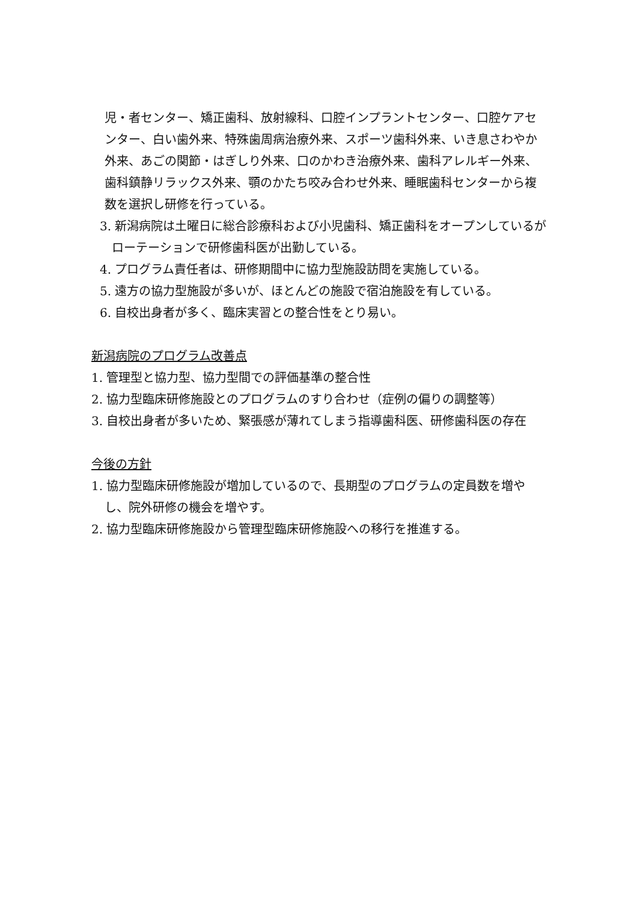児・者センター、矯正歯科、放射線科、口腔インプラントセンター、口腔ケアセンター、白い歯外来、特殊歯周病治療外来、スポーツ歯科外来、いき息さわやか外来、あごの関節・はぎしり外来、口のかわき治療外来、歯科アレルギー外来、歯科鎮静リラックス外来、顎のかたち咬み合わせ外来、睡眠歯科センターから複数を選択し研修を行っている。
3. 新潟病院は土曜日に総合診療科および小児歯科、矯正歯科をオープンしているがローテーションで研修歯科医が出勤している。
4. プログラム責任者は、研修期間中に協力型施設訪問を実施している。
5. 遠方の協力型施設が多いが、ほとんどの施設で宿泊施設を有している。
6. 自校出身者が多く、臨床実習との整合性をとり易い。
新潟病院のプログラム改善点
1. 管理型と協力型、協力型間での評価基準の整合性
2. 協力型臨床研修施設とのプログラムのすり合わせ（症例の偏りの調整等）
3. 自校出身者が多いため、緊張感が薄れてしまう指導歯科医、研修歯科医の存在
今後の方針
1. 協力型臨床研修施設が増加しているので、長期型のプログラムの定員数を増やし、院外研修の機会を増やす。
2. 協力型臨床研修施設から管理型臨床研修施設への移行を推進する。